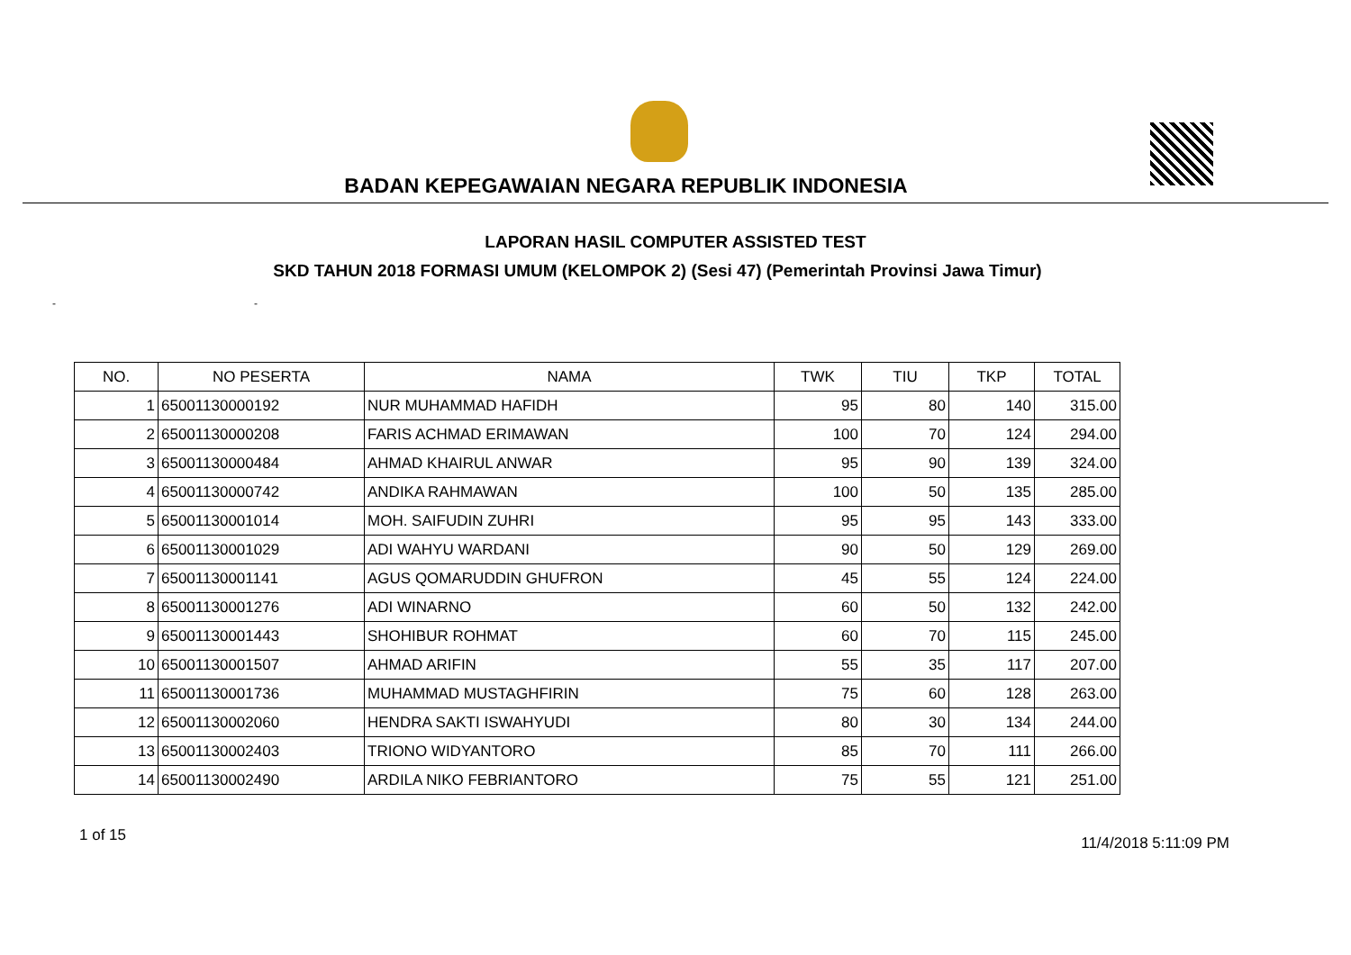BADAN KEPEGAWAIAN NEGARA REPUBLIK INDONESIA
LAPORAN HASIL COMPUTER ASSISTED TEST
SKD TAHUN 2018 FORMASI UMUM (KELOMPOK 2) (Sesi 47) (Pemerintah Provinsi Jawa Timur)
- -
| NO. | NO PESERTA | NAMA | TWK | TIU | TKP | TOTAL |
| --- | --- | --- | --- | --- | --- | --- |
| 1 | 65001130000192 | NUR MUHAMMAD HAFIDH | 95 | 80 | 140 | 315.00 |
| 2 | 65001130000208 | FARIS ACHMAD ERIMAWAN | 100 | 70 | 124 | 294.00 |
| 3 | 65001130000484 | AHMAD KHAIRUL ANWAR | 95 | 90 | 139 | 324.00 |
| 4 | 65001130000742 | ANDIKA RAHMAWAN | 100 | 50 | 135 | 285.00 |
| 5 | 65001130001014 | MOH. SAIFUDIN ZUHRI | 95 | 95 | 143 | 333.00 |
| 6 | 65001130001029 | ADI WAHYU WARDANI | 90 | 50 | 129 | 269.00 |
| 7 | 65001130001141 | AGUS QOMARUDDIN GHUFRON | 45 | 55 | 124 | 224.00 |
| 8 | 65001130001276 | ADI WINARNO | 60 | 50 | 132 | 242.00 |
| 9 | 65001130001443 | SHOHIBUR ROHMAT | 60 | 70 | 115 | 245.00 |
| 10 | 65001130001507 | AHMAD ARIFIN | 55 | 35 | 117 | 207.00 |
| 11 | 65001130001736 | MUHAMMAD MUSTAGHFIRIN | 75 | 60 | 128 | 263.00 |
| 12 | 65001130002060 | HENDRA SAKTI ISWAHYUDI | 80 | 30 | 134 | 244.00 |
| 13 | 65001130002403 | TRIONO WIDYANTORO | 85 | 70 | 111 | 266.00 |
| 14 | 65001130002490 | ARDILA NIKO FEBRIANTORO | 75 | 55 | 121 | 251.00 |
1 of 15 11/4/2018 5:11:09 PM